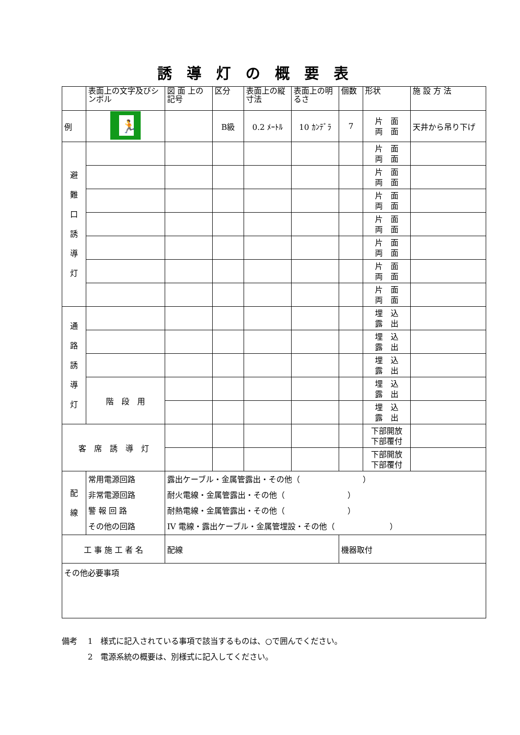誘導灯の概要表
| | 表面上の文字及びシンボル | 図 面 上の記号 | 区分 | 表面上の縦寸法 | 表面上の明るさ | 個数 | 形状 | 施 設 方 法 |
| --- | --- | --- | --- | --- | --- | --- | --- | --- |
| 例 | 🏃 | | B級 | 0.2 ﾒｰﾄﾙ | 10 ｶﾝﾃﾞﾗ | 7 | 片 面 両 面 | 天井から吊り下げ |
| 避 難 口 誘 導 灯 | | | | | | | 片 面 両 面 | |
| | | | | | | | 片 面 両 面 | |
| | | | | | | | 片 面 両 面 | |
| | | | | | | | 片 面 両 面 | |
| | | | | | | | 片 面 両 面 | |
| | | | | | | | 片 面 両 面 | |
| | | | | | | | 片 面 両 面 | |
| 通 路 誘 導 灯 | | | | | | | 埋 込 露 出 | |
| | | | | | | | 埋 込 露 出 | |
| | | | | | | | 埋 込 露 出 | |
| | 階 段 用 | | | | | | 埋 込 露 出 | |
| | | | | | | | 埋 込 露 出 | |
| 客 席 誘 導 灯 | | | | | | | 下部開放 下部覆付 | |
| | | | | | | | 下部開放 下部覆付 | |
| 配 線 | 常用電源回路 非常電源回路 警 報 回 路 その他の回路 | 露出ケーブル・金属管露出・その他（ ） 耐火電線・金属管露出・その他（ ） 耐熱電線・金属管露出・その他（ ） IV 電線・露出ケーブル・金属管埋設・その他（ ） | | | | | | |
| 工 事 施 工 者 名 | | 配線 | | | | 機器取付 | | |
| その他必要事項 | | | | | | | | |
備考　 1　様式に記入されている事項で該当するものは、○で囲んでください。
　　　 2　電源系統の概要は、別様式に記入してください。